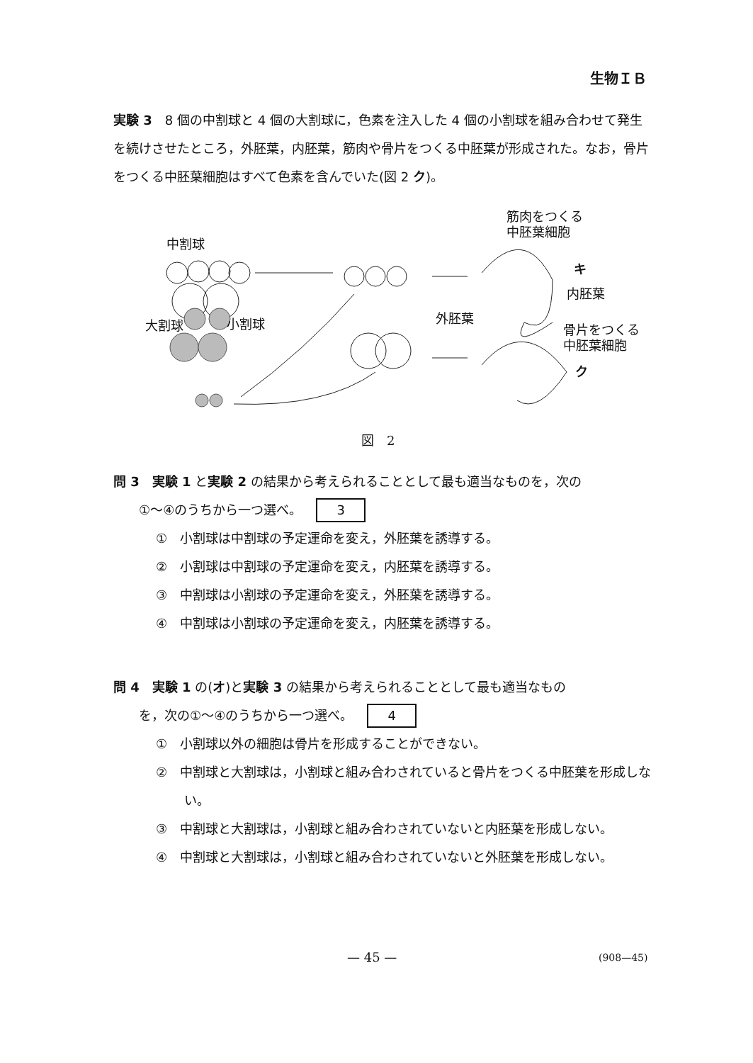生物ＩＢ
実験 3　8 個の中割球と 4 個の大割球に，色素を注入した 4 個の小割球を組み合わせて発生を続けさせたところ，外胚葉，内胚葉，筋肉や骨片をつくる中胚葉が形成された。なお，骨片をつくる中胚葉細胞はすべて色素を含んでいた(図 2 ク)。
中割球
大割球 小割球
筋肉をつくる
中胚葉細胞
キ
内胚葉
外胚葉
骨片をつくる
中胚葉細胞
ク
図　2
問 3　実験 1 と実験 2 の結果から考えられることとして最も適当なものを，次の
　　①〜④のうちから一つ選べ。 3
①　小割球は中割球の予定運命を変え，外胚葉を誘導する。
②　小割球は中割球の予定運命を変え，内胚葉を誘導する。
③　中割球は小割球の予定運命を変え，外胚葉を誘導する。
④　中割球は小割球の予定運命を変え，内胚葉を誘導する。
問 4　実験 1 の(オ)と実験 3 の結果から考えられることとして最も適当なもの
　　を，次の①〜④のうちから一つ選べ。 4
①　小割球以外の細胞は骨片を形成することができない。
②　中割球と大割球は，小割球と組み合わされていると骨片をつくる中胚葉を形成しない。
③　中割球と大割球は，小割球と組み合わされていないと内胚葉を形成しない。
④　中割球と大割球は，小割球と組み合わされていないと外胚葉を形成しない。
— 45 — (908—45)